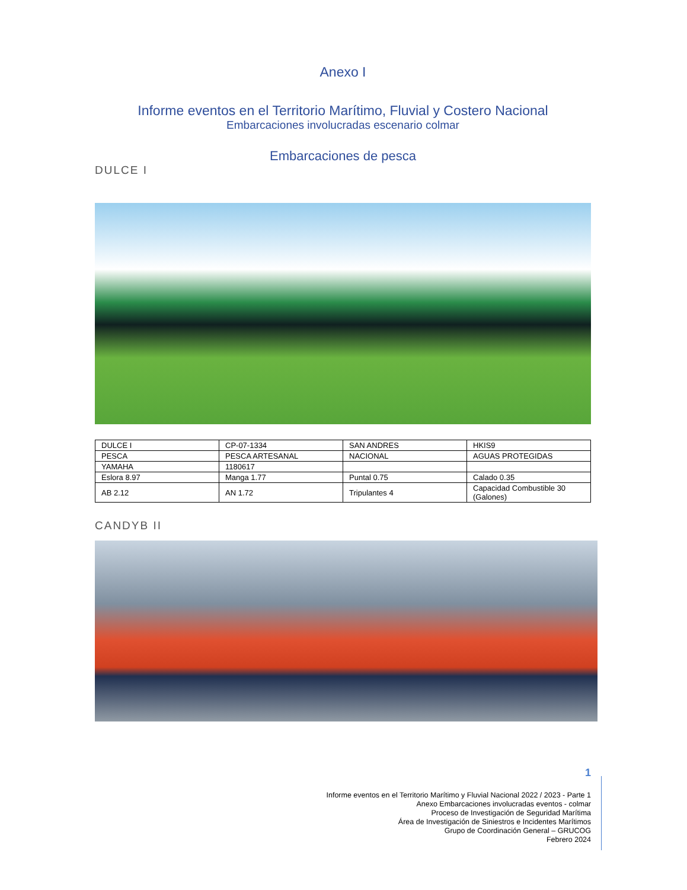Anexo I
Informe eventos en el Territorio Marítimo, Fluvial y Costero Nacional
Embarcaciones involucradas escenario colmar
Embarcaciones de pesca
DULCE I
| DULCE I | CP-07-1334 | SAN ANDRES | HKIS9 |
| PESCA | PESCA ARTESANAL | NACIONAL | AGUAS PROTEGIDAS |
| YAMAHA | 1180617 | | |
| Eslora 8.97 | Manga 1.77 | Puntal 0.75 | Calado 0.35 |
| AB 2.12 | AN 1.72 | Tripulantes 4 | Capacidad Combustible 30 (Galones) |
CANDYB II
1
Informe eventos en el Territorio Marítimo y Fluvial Nacional 2022 / 2023 - Parte 1
Anexo Embarcaciones involucradas eventos - colmar
Proceso de Investigación de Seguridad Marítima
Área de Investigación de Siniestros e Incidentes Marítimos
Grupo de Coordinación General – GRUCOG
Febrero 2024